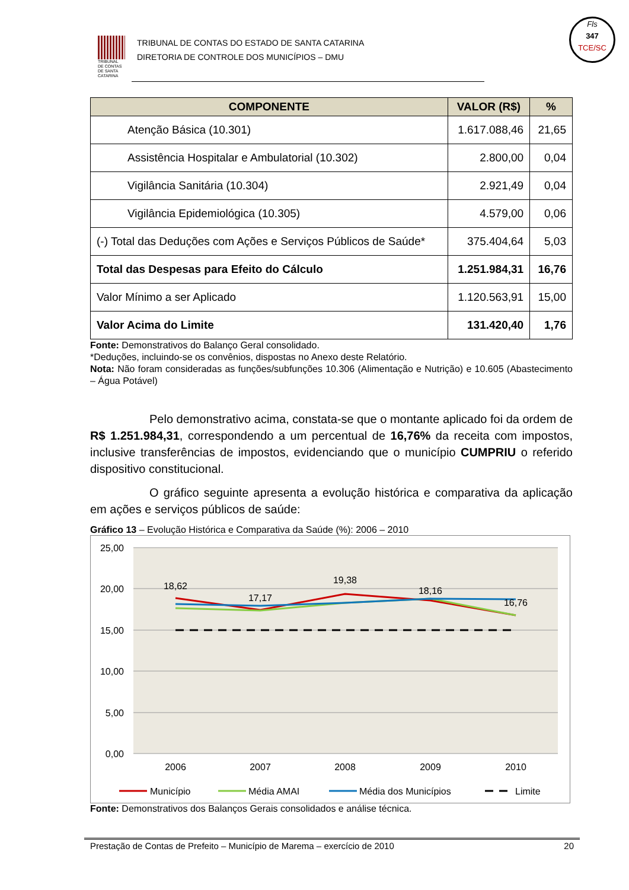TRIBUNAL DE CONTAS DE SANTA CATARINA
TRIBUNAL DE CONTAS DO ESTADO DE SANTA CATARINA
DIRETORIA DE CONTROLE DOS MUNICÍPIOS – DMU
Fls
347
TCE/SC
| COMPONENTE | VALOR (R$) | % |
| --- | --- | --- |
| Atenção Básica (10.301) | 1.617.088,46 | 21,65 |
| Assistência Hospitalar e Ambulatorial (10.302) | 2.800,00 | 0,04 |
| Vigilância Sanitária (10.304) | 2.921,49 | 0,04 |
| Vigilância Epidemiológica (10.305) | 4.579,00 | 0,06 |
| (-) Total das Deduções com Ações e Serviços Públicos de Saúde* | 375.404,64 | 5,03 |
| Total das Despesas para Efeito do Cálculo | 1.251.984,31 | 16,76 |
| Valor Mínimo a ser Aplicado | 1.120.563,91 | 15,00 |
| Valor Acima do Limite | 131.420,40 | 1,76 |
Fonte: Demonstrativos do Balanço Geral consolidado.
*Deduções, incluindo-se os convênios, dispostas no Anexo deste Relatório.
Nota: Não foram consideradas as funções/subfunções 10.306 (Alimentação e Nutrição) e 10.605 (Abastecimento – Água Potável)
Pelo demonstrativo acima, constata-se que o montante aplicado foi da ordem de R$ 1.251.984,31, correspondendo a um percentual de 16,76% da receita com impostos, inclusive transferências de impostos, evidenciando que o município CUMPRIU o referido dispositivo constitucional.
O gráfico seguinte apresenta a evolução histórica e comparativa da aplicação em ações e serviços públicos de saúde:
Gráfico 13 – Evolução Histórica e Comparativa da Saúde (%): 2006 – 2010
25,00
20,00
15,00
10,00
5,00
0,00
18,62
17,17
19,38
18,16
16,76
2006
2007
2008
2009
2010
Município
Média AMAI
Média dos Municípios
Limite
Fonte: Demonstrativos dos Balanços Gerais consolidados e análise técnica.
Prestação de Contas de Prefeito – Município de Marema – exercício de 2010 20